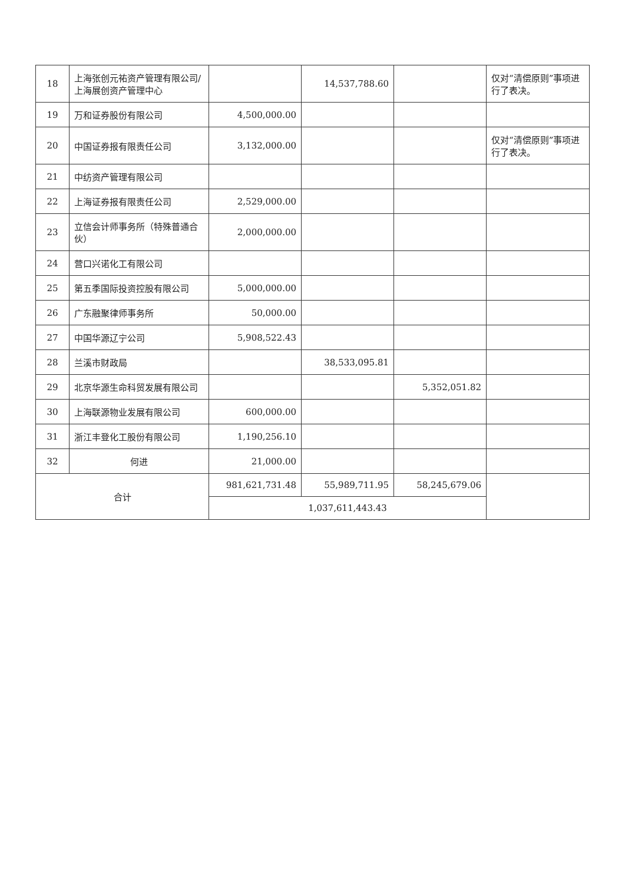| 18 | 上海张创元祐资产管理有限公司/上海展创资产管理中心 | | 14,537,788.60 | | 仅对“清偿原则”事项进行了表决。 |
| 19 | 万和证券股份有限公司 | 4,500,000.00 | | | |
| 20 | 中国证券报有限责任公司 | 3,132,000.00 | | | 仅对“清偿原则”事项进行了表决。 |
| 21 | 中纺资产管理有限公司 | | | | |
| 22 | 上海证券报有限责任公司 | 2,529,000.00 | | | |
| 23 | 立信会计师事务所（特殊普通合伙） | 2,000,000.00 | | | |
| 24 | 营口兴诺化工有限公司 | | | | |
| 25 | 第五季国际投资控股有限公司 | 5,000,000.00 | | | |
| 26 | 广东融聚律师事务所 | 50,000.00 | | | |
| 27 | 中国华源辽宁公司 | 5,908,522.43 | | | |
| 28 | 兰溪市财政局 | | 38,533,095.81 | | |
| 29 | 北京华源生命科贸发展有限公司 | | | 5,352,051.82 | |
| 30 | 上海联源物业发展有限公司 | 600,000.00 | | | |
| 31 | 浙江丰登化工股份有限公司 | 1,190,256.10 | | | |
| 32 | 何进 | 21,000.00 | | | |
| 合计 | | 981,621,731.48 | 55,989,711.95 | 58,245,679.06 | |
| | | 1,037,611,443.43 | | | |